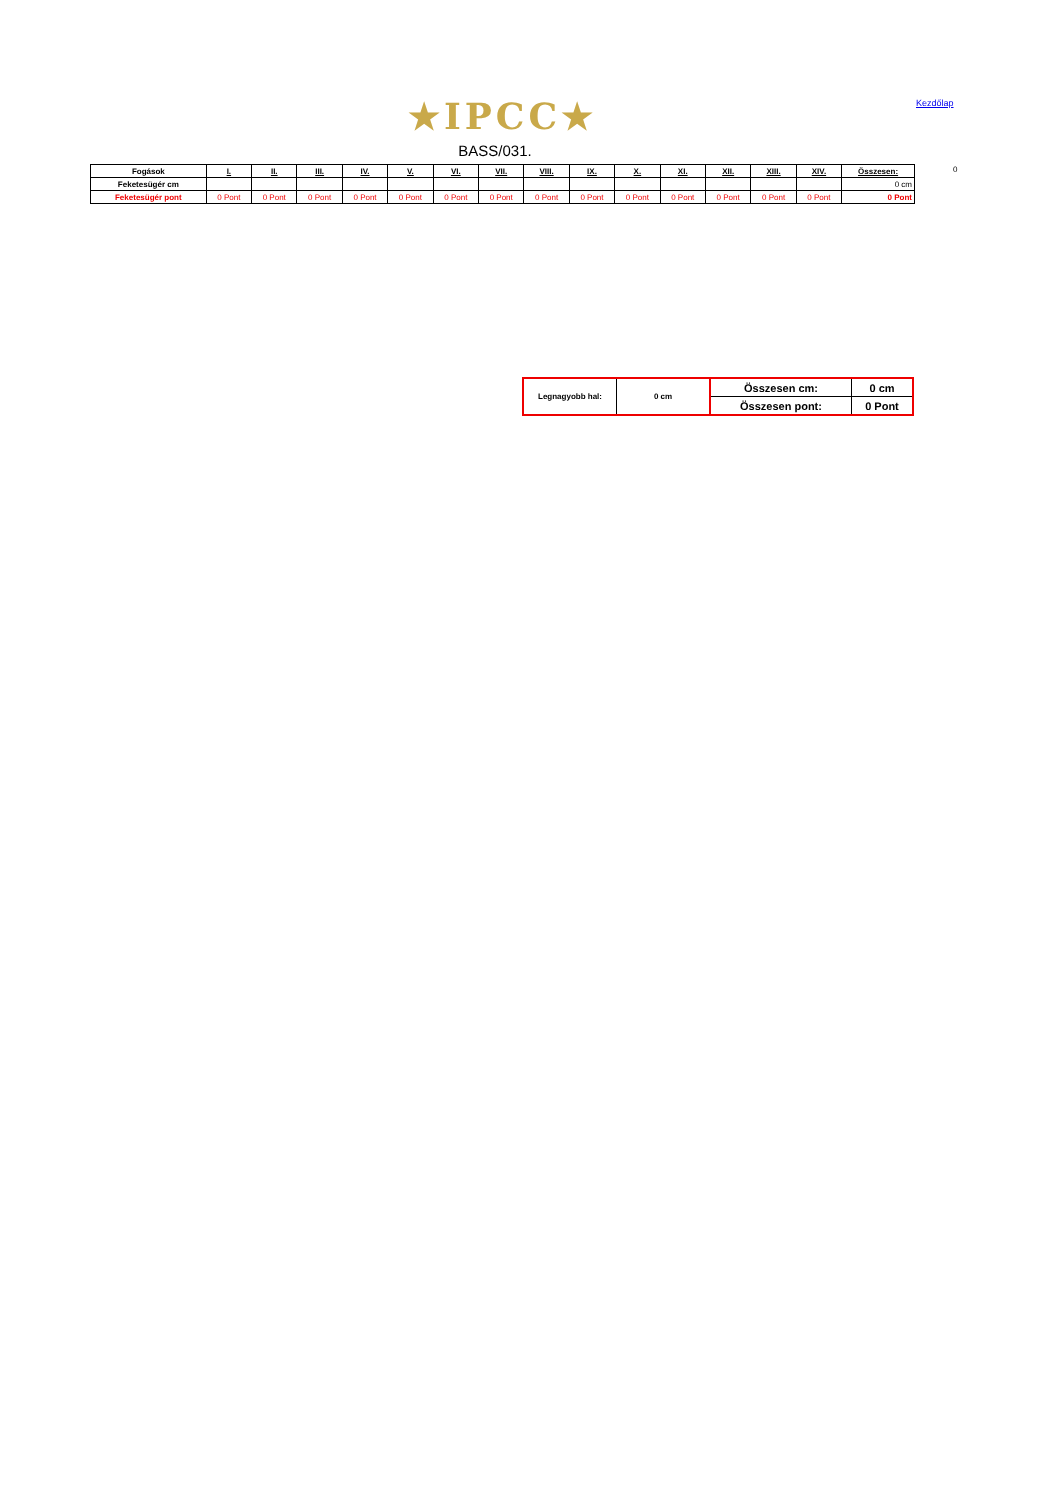★IPCC★ Kezdőlap
BASS/031.
| Fogások | I. | II. | III. | IV. | V. | VI. | VII. | VIII. | IX. | X. | XI. | XII. | XIII. | XIV. | Összesen: |
| --- | --- | --- | --- | --- | --- | --- | --- | --- | --- | --- | --- | --- | --- | --- | --- |
| Feketesügér cm | | | | | | | | | | | | | | | 0 cm |
| Feketesügér pont | 0 Pont | 0 Pont | 0 Pont | 0 Pont | 0 Pont | 0 Pont | 0 Pont | 0 Pont | 0 Pont | 0 Pont | 0 Pont | 0 Pont | 0 Pont | 0 Pont | 0 Pont |
0
| Legnagyobb hal: | 0 cm | Összesen cm: | 0 cm |
| | | Összesen pont: | 0 Pont |